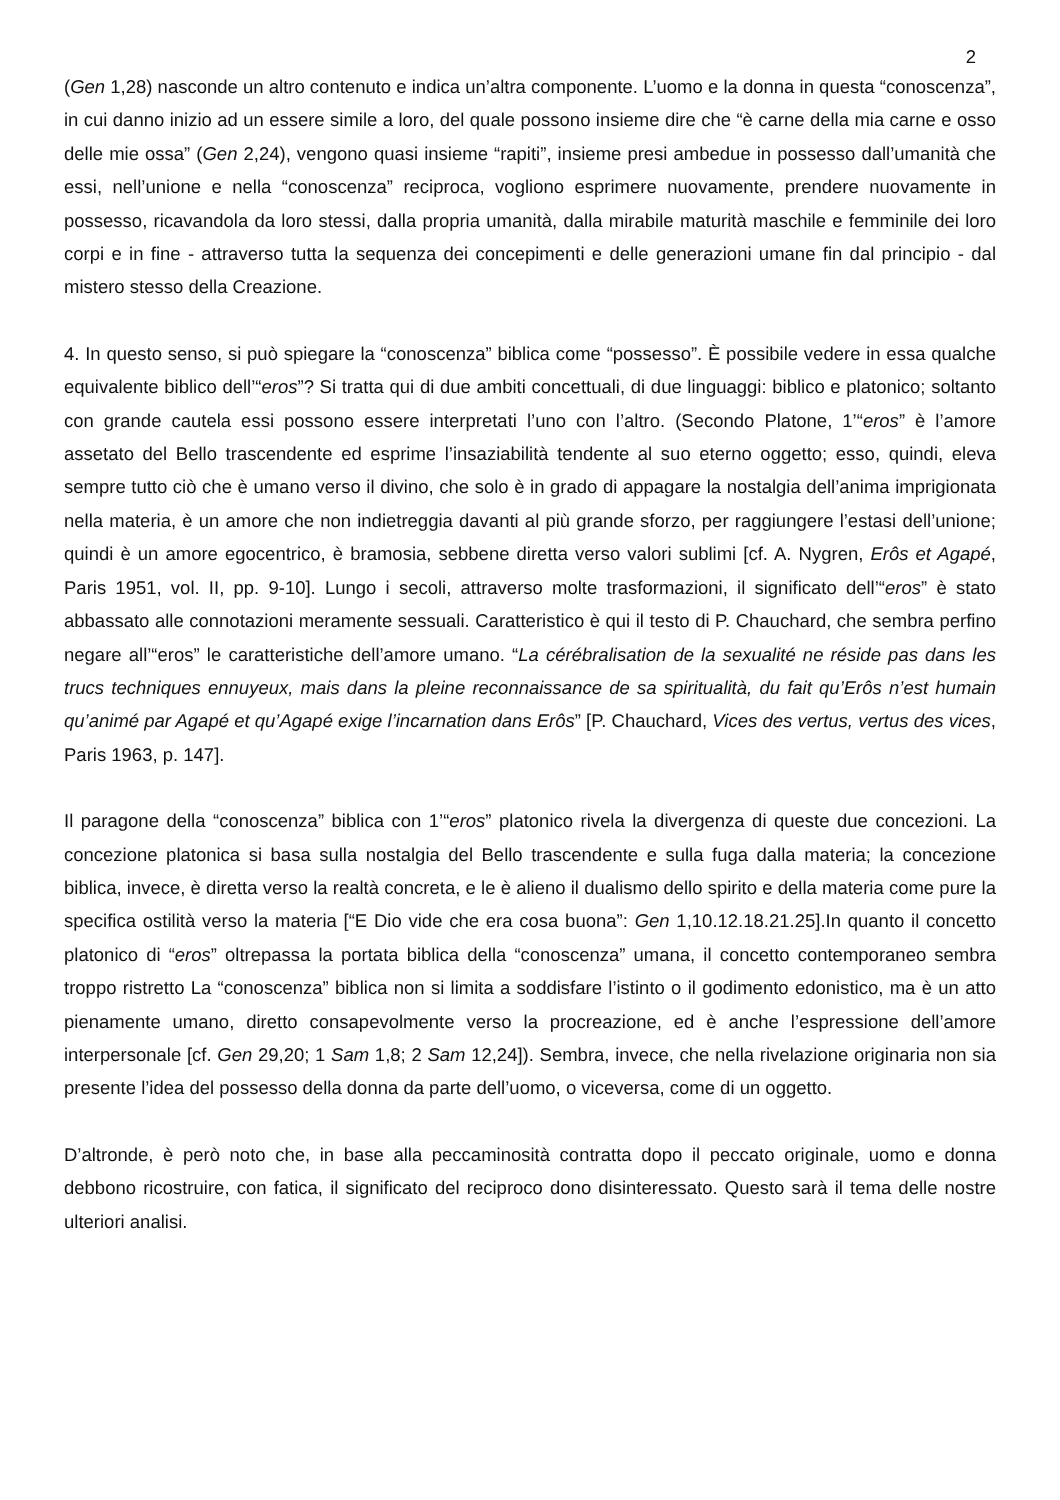2
(Gen 1,28) nasconde un altro contenuto e indica un’altra componente. L’uomo e la donna in questa “conoscenza”, in cui danno inizio ad un essere simile a loro, del quale possono insieme dire che “è carne della mia carne e osso delle mie ossa” (Gen 2,24), vengono quasi insieme “rapiti”, insieme presi ambedue in possesso dall’umanità che essi, nell’unione e nella “conoscenza” reciproca, vogliono esprimere nuovamente, prendere nuovamente in possesso, ricavandola da loro stessi, dalla propria umanità, dalla mirabile maturità maschile e femminile dei loro corpi e in fine - attraverso tutta la sequenza dei concepimenti e delle generazioni umane fin dal principio - dal mistero stesso della Creazione.
4. In questo senso, si può spiegare la “conoscenza” biblica come “possesso”. È possibile vedere in essa qualche equivalente biblico dell’“eros”? Si tratta qui di due ambiti concettuali, di due linguaggi: biblico e platonico; soltanto con grande cautela essi possono essere interpretati l’uno con l’altro. (Secondo Platone, 1’“eros” è l’amore assetato del Bello trascendente ed esprime l’insaziabilità tendente al suo eterno oggetto; esso, quindi, eleva sempre tutto ciò che è umano verso il divino, che solo è in grado di appagare la nostalgia dell’anima imprigionata nella materia, è un amore che non indietreggia davanti al più grande sforzo, per raggiungere l’estasi dell’unione; quindi è un amore egocentrico, è bramosia, sebbene diretta verso valori sublimi [cf. A. Nygren, Erôs et Agapé, Paris 1951, vol. II, pp. 9-10]. Lungo i secoli, attraverso molte trasformazioni, il significato dell’“eros” è stato abbassato alle connotazioni meramente sessuali. Caratteristico è qui il testo di P. Chauchard, che sembra perfino negare all’“eros” le caratteristiche dell’amore umano. “La cérébralisation de la sexualité ne réside pas dans les trucs techniques ennuyeux, mais dans la pleine reconnaissance de sa spiritualità, du fait qu’Erôs n’est humain qu’animé par Agapé et qu’Agapé exige l’incarnation dans Erôs” [P. Chauchard, Vices des vertus, vertus des vices, Paris 1963, p. 147].
Il paragone della “conoscenza” biblica con 1’“eros” platonico rivela la divergenza di queste due concezioni. La concezione platonica si basa sulla nostalgia del Bello trascendente e sulla fuga dalla materia; la concezione biblica, invece, è diretta verso la realtà concreta, e le è alieno il dualismo dello spirito e della materia come pure la specifica ostilità verso la materia [“E Dio vide che era cosa buona”: Gen 1,10.12.18.21.25].In quanto il concetto platonico di “eros” oltrepassa la portata biblica della “conoscenza” umana, il concetto contemporaneo sembra troppo ristretto La “conoscenza” biblica non si limita a soddisfare l’istinto o il godimento edonistico, ma è un atto pienamente umano, diretto consapevolmente verso la procreazione, ed è anche l’espressione dell’amore interpersonale [cf. Gen 29,20; 1 Sam 1,8; 2 Sam 12,24]). Sembra, invece, che nella rivelazione originaria non sia presente l’idea del possesso della donna da parte dell’uomo, o viceversa, come di un oggetto.
D’altronde, è però noto che, in base alla peccaminosità contratta dopo il peccato originale, uomo e donna debbono ricostruire, con fatica, il significato del reciproco dono disinteressato. Questo sarà il tema delle nostre ulteriori analisi.